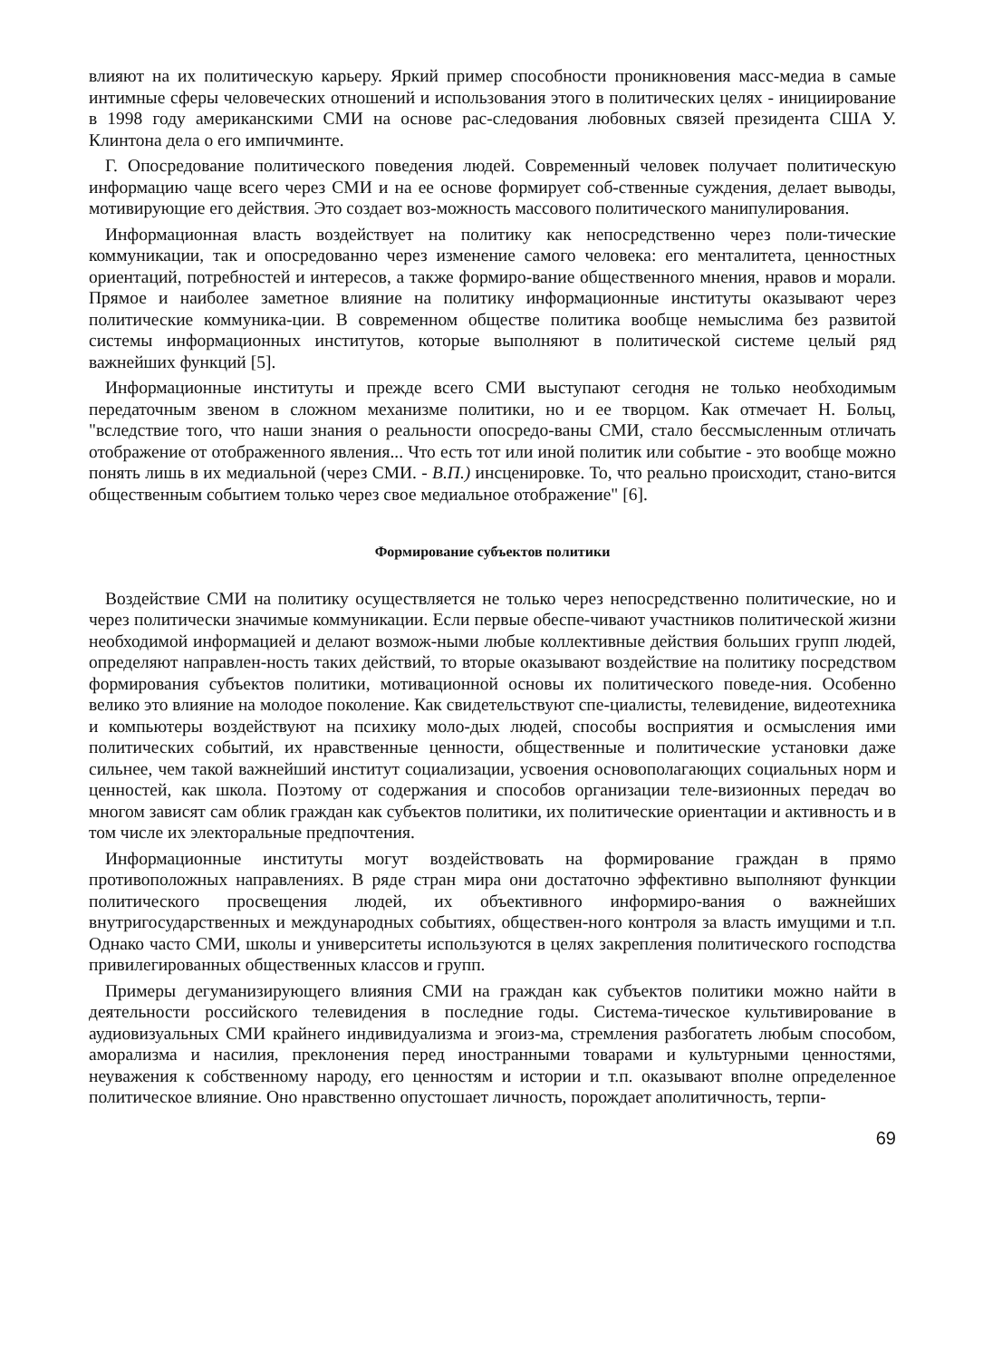влияют на их политическую карьеру. Яркий пример способности проникновения масс-медиа в самые интимные сферы человеческих отношений и использования этого в политических целях - инициирование в 1998 году американскими СМИ на основе рас-следования любовных связей президента США У. Клинтона дела о его импичминте.
Г. Опосредование политического поведения людей. Современный человек получает политическую информацию чаще всего через СМИ и на ее основе формирует соб-ственные суждения, делает выводы, мотивирующие его действия. Это создает воз-можность массового политического манипулирования.
Информационная власть воздействует на политику как непосредственно через поли-тические коммуникации, так и опосредованно через изменение самого человека: его менталитета, ценностных ориентаций, потребностей и интересов, а также формиро-вание общественного мнения, нравов и морали. Прямое и наиболее заметное влияние на политику информационные институты оказывают через политические коммуника-ции. В современном обществе политика вообще немыслима без развитой системы информационных институтов, которые выполняют в политической системе целый ряд важнейших функций [5].
Информационные институты и прежде всего СМИ выступают сегодня не только необходимым передаточным звеном в сложном механизме политики, но и ее творцом. Как отмечает Н. Больц, "вследствие того, что наши знания о реальности опосредо-ваны СМИ, стало бессмысленным отличать отображение от отображенного явления... Что есть тот или иной политик или событие - это вообще можно понять лишь в их медиальной (через СМИ. - В.П.) инсценировке. То, что реально происходит, стано-вится общественным событием только через свое медиальное отображение" [6].
Формирование субъектов политики
Воздействие СМИ на политику осуществляется не только через непосредственно политические, но и через политически значимые коммуникации. Если первые обеспе-чивают участников политической жизни необходимой информацией и делают возмож-ными любые коллективные действия больших групп людей, определяют направлен-ность таких действий, то вторые оказывают воздействие на политику посредством формирования субъектов политики, мотивационной основы их политического поведе-ния. Особенно велико это влияние на молодое поколение. Как свидетельствуют спе-циалисты, телевидение, видеотехника и компьютеры воздействуют на психику моло-дых людей, способы восприятия и осмысления ими политических событий, их нравственные ценности, общественные и политические установки даже сильнее, чем такой важнейший институт социализации, усвоения основополагающих социальных норм и ценностей, как школа. Поэтому от содержания и способов организации теле-визионных передач во многом зависят сам облик граждан как субъектов политики, их политические ориентации и активность и в том числе их электоральные предпочтения.
Информационные институты могут воздействовать на формирование граждан в прямо противоположных направлениях. В ряде стран мира они достаточно эффективно выполняют функции политического просвещения людей, их объективного информиро-вания о важнейших внутригосударственных и международных событиях, обществен-ного контроля за власть имущими и т.п. Однако часто СМИ, школы и университеты используются в целях закрепления политического господства привилегированных общественных классов и групп.
Примеры дегуманизирующего влияния СМИ на граждан как субъектов политики можно найти в деятельности российского телевидения в последние годы. Система-тическое культивирование в аудиовизуальных СМИ крайнего индивидуализма и эгоиз-ма, стремления разбогатеть любым способом, аморализма и насилия, преклонения перед иностранными товарами и культурными ценностями, неуважения к собственному народу, его ценностям и истории и т.п. оказывают вполне определенное политическое влияние. Оно нравственно опустошает личность, порождает аполитичность, терпи-
69